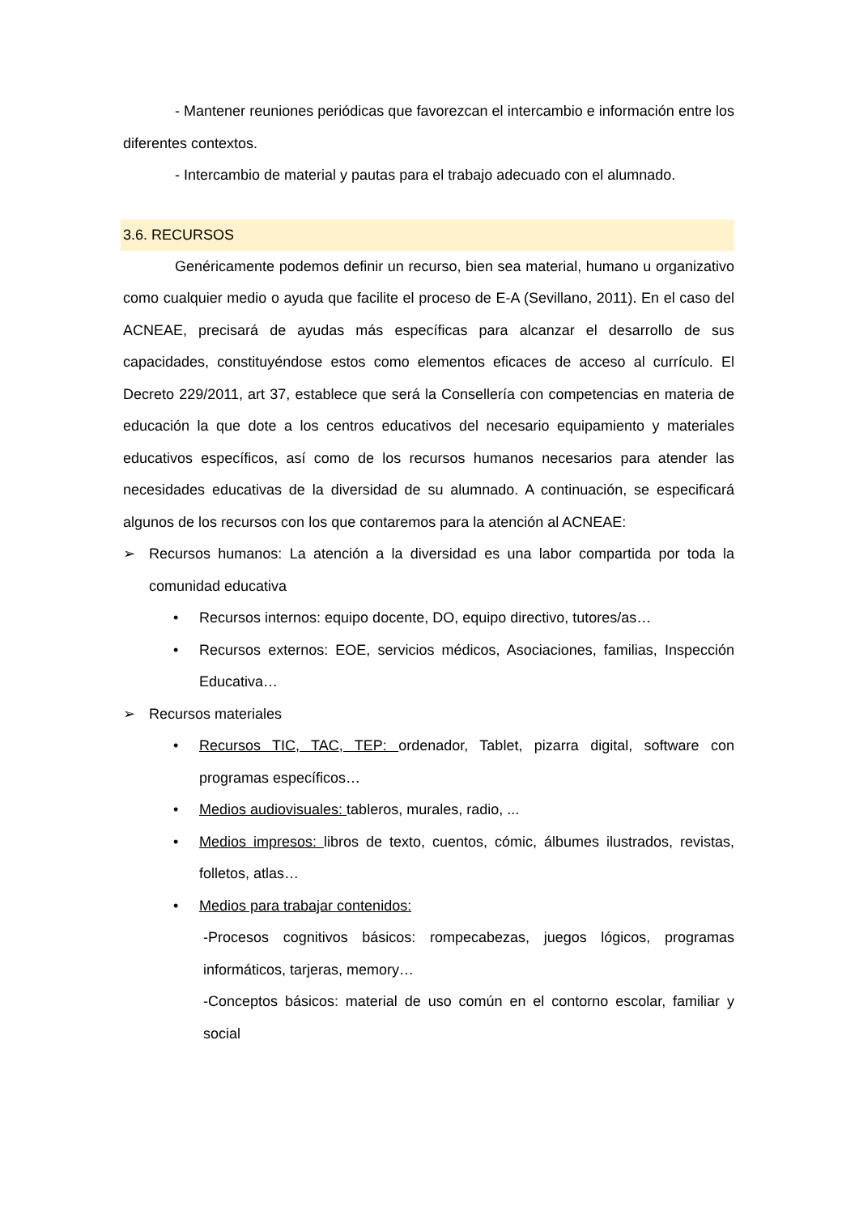- Mantener reuniones periódicas que favorezcan el intercambio e información entre los diferentes contextos.
- Intercambio de material y pautas para el trabajo adecuado con el alumnado.
3.6. RECURSOS
Genéricamente podemos definir un recurso, bien sea material, humano u organizativo como cualquier medio o ayuda que facilite el proceso de E-A (Sevillano, 2011). En el caso del ACNEAE, precisará de ayudas más específicas para alcanzar el desarrollo de sus capacidades, constituyéndose estos como elementos eficaces de acceso al currículo. El Decreto 229/2011, art 37, establece que será la Consellería con competencias en materia de educación la que dote a los centros educativos del necesario equipamiento y materiales educativos específicos, así como de los recursos humanos necesarios para atender las necesidades educativas de la diversidad de su alumnado. A continuación, se especificará algunos de los recursos con los que contaremos para la atención al ACNEAE:
➢ Recursos humanos: La atención a la diversidad es una labor compartida por toda la comunidad educativa
• Recursos internos: equipo docente, DO, equipo directivo, tutores/as…
• Recursos externos: EOE, servicios médicos, Asociaciones, familias, Inspección Educativa…
➢ Recursos materiales
• Recursos TIC, TAC, TEP: ordenador, Tablet, pizarra digital, software con programas específicos…
• Medios audiovisuales: tableros, murales, radio, ...
• Medios impresos: libros de texto, cuentos, cómic, álbumes ilustrados, revistas, folletos, atlas…
• Medios para trabajar contenidos:
-Procesos cognitivos básicos: rompecabezas, juegos lógicos, programas informáticos, tarjeras, memory…
-Conceptos básicos: material de uso común en el contorno escolar, familiar y social